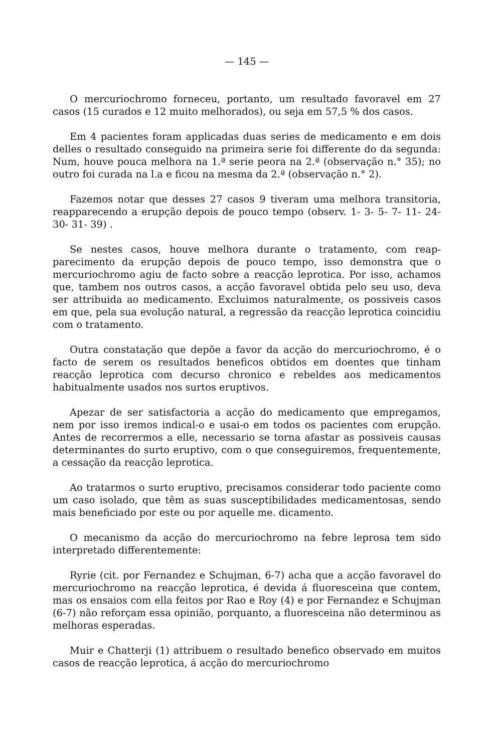— 145 —
O mercuriochromo forneceu, portanto, um resultado favoravel em 27 casos (15 curados e 12 muito melhorados), ou seja em 57,5 % dos casos.
Em 4 pacientes foram applicadas duas series de medicamento e em dois delles o resultado conseguido na primeira serie foi differente do da segunda: Num, houve pouca melhora na 1.ª serie peora na 2.ª (observação n.° 35); no outro foi curada na l.a e ficou na mesma da 2.ª (observação n.° 2).
Fazemos notar que desses 27 casos 9 tiveram uma melhora transitoria, reapparecendo a erupção depois de pouco tempo (observ. 1- 3- 5- 7- 11- 24- 30- 31- 39) .
Se nestes casos, houve melhora durante o tratamento, com reap­parecimento da erupção depois de pouco tempo, isso demonstra que o mercuriochromo agiu de facto sobre a reacção leprotica. Por isso, achamos que, tambem nos outros casos, a acção favoravel obtida pelo seu uso, deva ser attribuida ao medicamento. Excluimos naturalmente, os possiveis casos em que, pela sua evolução natural, a regressão da reacção leprotica coincidiu com o tratamento.
Outra constatação que depõe a favor da acção do mercuriochromo, é o facto de serem os resultados beneficos obtidos em doentes que tinham reacção leprotica com decurso chronico e rebeldes aos medicamentos habitualmente usados nos surtos eruptivos.
Apezar de ser satisfactoria a acção do medicamento que empregamos, nem por isso iremos indical-o e usai-o em todos os pacientes com erupção. Antes de recorrermos a elle, necessario se torna afastar as possiveis causas determinantes do surto eruptivo, com o que conseguiremos, frequentemente, a cessação da reacção leprotica.
Ao tratarmos o surto eruptivo, precisamos considerar todo paciente como um caso isolado, que têm as suas susceptibilidades medicamentosas, sendo mais beneficiado por este ou por aquelle me. dicamento.
O mecanismo da acção do mercuriochromo na febre leprosa tem sido interpretado differentemente:
Ryrie (cit. por Fernandez e Schujman, 6-7) acha que a acção favoravel do mercuriochromo na reacção leprotica, é devida á fluoresceina que contem, mas os ensaios com ella feitos por Rao e Roy (4) e por Fernandez e Schujman (6-7) não reforçam essa opinião, porquanto, a fluoresceina não determinou as melhoras esperadas.
Muir e Chatterji (1) attribuem o resultado benefico observado em muitos casos de reacção leprotica, á acção do mercuriochromo